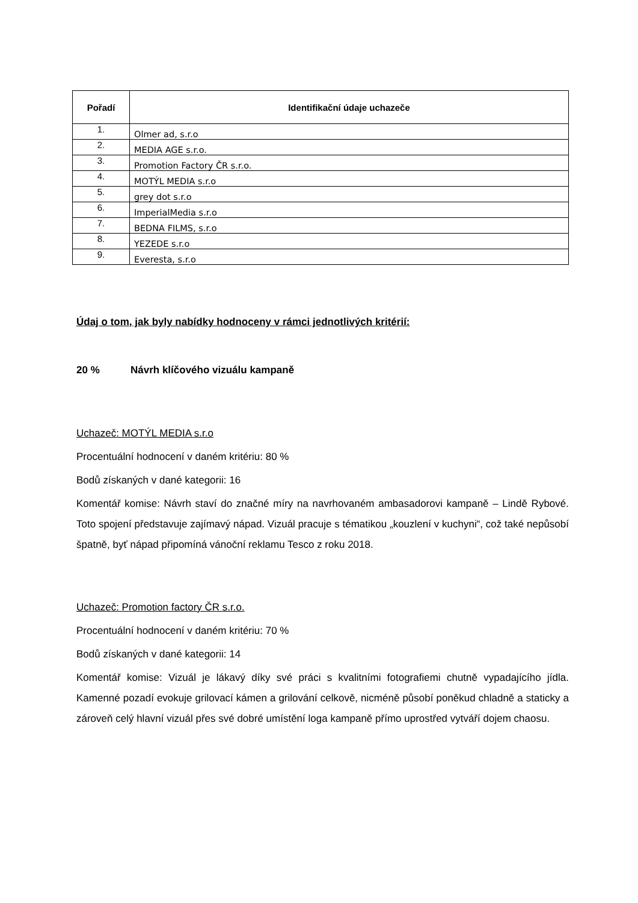| Pořadí | Identifikační údaje uchazeče |
| --- | --- |
| 1. | Olmer ad, s.r.o |
| 2. | MEDIA AGE s.r.o. |
| 3. | Promotion Factory ČR s.r.o. |
| 4. | MOTÝL MEDIA s.r.o |
| 5. | grey dot s.r.o |
| 6. | ImperialMedia s.r.o |
| 7. | BEDNA FILMS, s.r.o |
| 8. | YEZEDE s.r.o |
| 9. | Everesta, s.r.o |
Údaj o tom, jak byly nabídky hodnoceny v rámci jednotlivých kritérií:
20 % Návrh klíčového vizuálu kampaně
Uchazeč: MOTÝL MEDIA s.r.o
Procentuální hodnocení v daném kritériu: 80 %
Bodů získaných v dané kategorii: 16
Komentář komise: Návrh staví do značné míry na navrhovaném ambasadorovi kampaně – Lindě Rybové. Toto spojení představuje zajímavý nápad. Vizuál pracuje s tématikou „kouzlení v kuchyni“, což také nepůsobí špatně, byť nápad připomíná vánoční reklamu Tesco z roku 2018.
Uchazeč: Promotion factory ČR s.r.o.
Procentuální hodnocení v daném kritériu: 70 %
Bodů získaných v dané kategorii: 14
Komentář komise: Vizuál je lákavý díky své práci s kvalitními fotografiemi chutně vypadajícího jídla. Kamenné pozadí evokuje grilovací kámen a grilování celkově, nicméně působí poněkud chladně a staticky a zároveň celý hlavní vizuál přes své dobré umístění loga kampaně přímo uprostřed vytváří dojem chaosu.